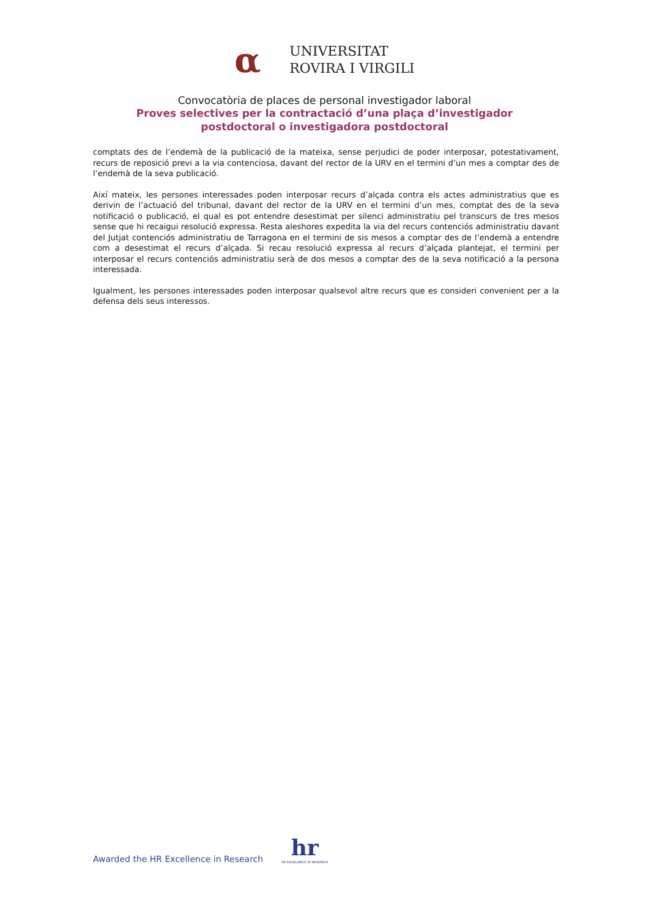α
UNIVERSITAT
ROVIRA I VIRGILI
Convocatòria de places de personal investigador laboral
Proves selectives per la contractació d’una plaça d’investigador
postdoctoral o investigadora postdoctoral
comptats des de l’endemà de la publicació de la mateixa, sense perjudici de poder interposar, potestativament, recurs de reposició previ a la via contenciosa, davant del rector de la URV en el termini d’un mes a comptar des de l’endemà de la seva publicació.
Així mateix, les persones interessades poden interposar recurs d’alçada contra els actes administratius que es derivin de l’actuació del tribunal, davant del rector de la URV en el termini d’un mes, comptat des de la seva notificació o publicació, el qual es pot entendre desestimat per silenci administratiu pel transcurs de tres mesos sense que hi recaigui resolució expressa. Resta aleshores expedita la via del recurs contenciós administratiu davant del Jutjat contenciós administratiu de Tarragona en el termini de sis mesos a comptar des de l’endemà a entendre com a desestimat el recurs d’alçada. Si recau resolució expressa al recurs d’alçada plantejat, el termini per interposar el recurs contenciós administratiu serà de dos mesos a comptar des de la seva notificació a la persona interessada.
Igualment, les persones interessades poden interposar qualsevol altre recurs que es consideri convenient per a la defensa dels seus interessos.
Awarded the HR Excellence in Research
hr
HR EXCELLENCE IN RESEARCH